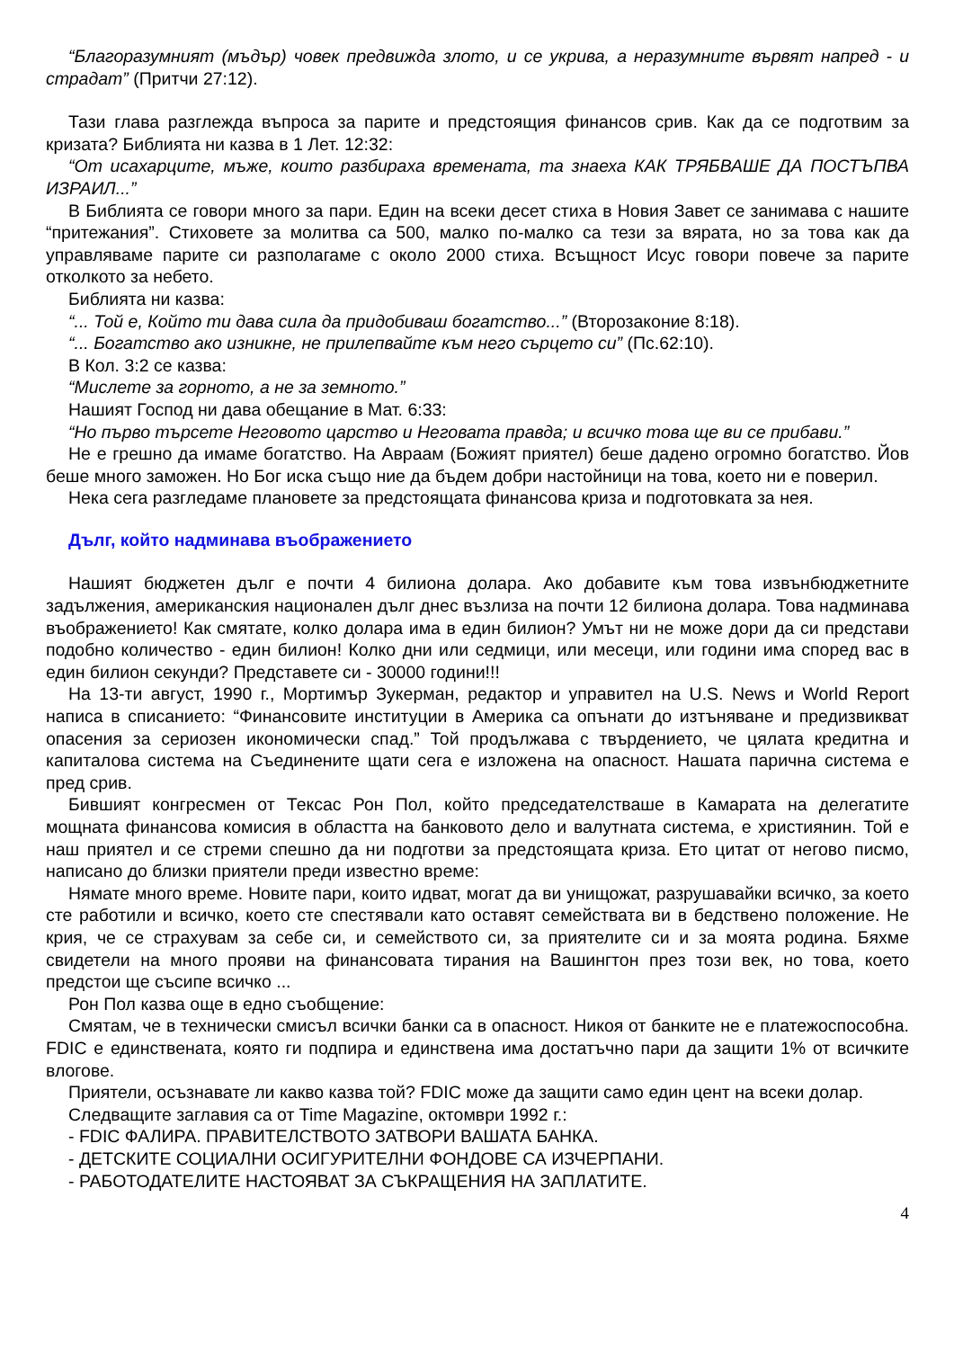“Благоразумният (мъдър) човек предвижда злото, и се укрива, а неразумните вървят напред - и страдат” (Притчи 27:12).
Тази глава разглежда въпроса за парите и предстоящия финансов срив. Как да се подготвим за кризата? Библията ни казва в 1 Лет. 12:32:
“От исахарците, мъже, които разбираха времената, та знаеха КАК ТРЯБВАШЕ ДА ПОСТЪПВА ИЗРАИЛ...”
В Библията се говори много за пари. Един на всеки десет стиха в Новия Завет се занимава с нашите “притежания”. Стиховете за молитва са 500, малко по-малко са тези за вярата, но за това как да управляваме парите си разполагаме с около 2000 стиха. Всъщност Исус говори повече за парите отколкото за небето.
Библията ни казва:
“... Той е, Който ти дава сила да придобиваш богатство...” (Второзаконие 8:18).
“... Богатство ако изникне, не прилепвайте към него сърцето си” (Пс.62:10).
В Кол. 3:2 се казва:
“Мислете за горното, а не за земното.”
Нашият Господ ни дава обещание в Мат. 6:33:
“Но първо търсете Неговото царство и Неговата правда; и всичко това ще ви се прибави.”
Не е грешно да имаме богатство. На Авраам (Божият приятел) беше дадено огромно богатство. Йов беше много заможен. Но Бог иска също ние да бъдем добри настойници на това, което ни е поверил.
Нека сега разгледаме плановете за предстоящата финансова криза и подготовката за нея.
Дълг, който надминава въображението
Нашият бюджетен дълг е почти 4 билиона долара. Ако добавите към това извънбюджетните задължения, американския национален дълг днес възлиза на почти 12 билиона долара. Това надминава въображението! Как смятате, колко долара има в един билион? Умът ни не може дори да си представи подобно количество - един билион! Колко дни или седмици, или месеци, или години има според вас в един билион секунди? Представете си - 30000 години!!!
На 13-ти август, 1990 г., Мортимър Зукерман, редактор и управител на U.S. News и World Report написа в списанието: “Финансовите институции в Америка са опънати до изтъняване и предизвикват опасения за сериозен икономически спад.” Той продължава с твърдението, че цялата кредитна и капиталова система на Съединените щати сега е изложена на опасност. Нашата парична система е пред срив.
Бившият конгресмен от Тексас Рон Пол, който председателстваше в Камарата на делегатите мощната финансова комисия в областта на банковото дело и валутната система, е християнин. Той е наш приятел и се стреми спешно да ни подготви за предстоящата криза. Ето цитат от негово писмо, написано до близки приятели преди известно време:
Нямате много време. Новите пари, които идват, могат да ви унищожат, разрушавайки всичко, за което сте работили и всичко, което сте спестявали като оставят семействата ви в бедствено положение. Не крия, че се страхувам за себе си, и семейството си, за приятелите си и за моята родина. Бяхме свидетели на много прояви на финансовата тирания на Вашингтон през този век, но това, което предстои ще съсипе всичко ...
Рон Пол казва още в едно съобщение:
Смятам, че в технически смисъл всички банки са в опасност. Никоя от банките не е платежоспособна. FDIC е единствената, която ги подпира и единствена има достатъчно пари да защити 1% от всичките влогове.
Приятели, осъзнавате ли какво казва той? FDIC може да защити само един цент на всеки долар.
Следващите заглавия са от Time Magazine, октомври 1992 г.:
- FDIC ФАЛИРА. ПРАВИТЕЛСТВОТО ЗАТВОРИ ВАШАТА БАНКА.
- ДЕТСКИТЕ СОЦИАЛНИ ОСИГУРИТЕЛНИ ФОНДОВЕ СА ИЗЧЕРПАНИ.
- РАБОТОДАТЕЛИТЕ НАСТОЯВАТ ЗА СЪКРАЩЕНИЯ НА ЗАПЛАТИТЕ.
4